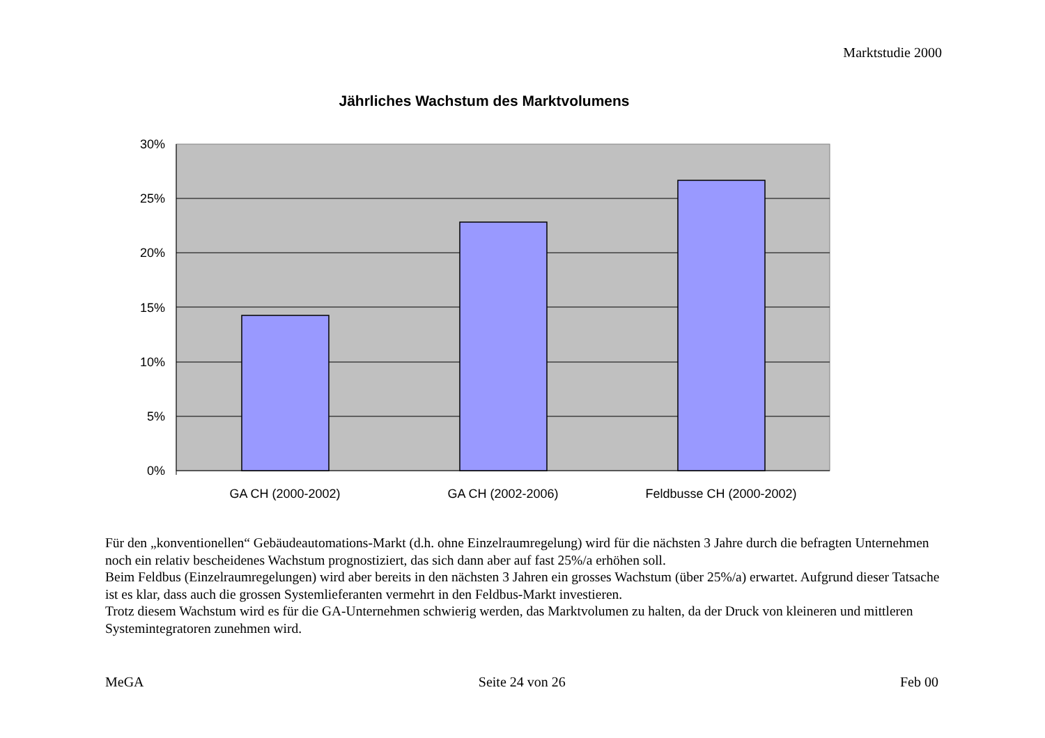Marktstudie 2000
Jährliches Wachstum des Marktvolumens
30%
25%
20%
15%
10%
5%
0%
GA CH (2000-2002)
GA CH (2002-2006)
Feldbusse CH (2000-2002)
Für den „konventionellen“ Gebäudeautomations-Markt (d.h. ohne Einzelraumregelung) wird für die nächsten 3 Jahre durch die befragten Unternehmen noch ein relativ bescheidenes Wachstum prognostiziert, das sich dann aber auf fast 25%/a erhöhen soll.
Beim Feldbus (Einzelraumregelungen) wird aber bereits in den nächsten 3 Jahren ein grosses Wachstum (über 25%/a) erwartet. Aufgrund dieser Tatsache ist es klar, dass auch die grossen Systemlieferanten vermehrt in den Feldbus-Markt investieren.
Trotz diesem Wachstum wird es für die GA-Unternehmen schwierig werden, das Marktvolumen zu halten, da der Druck von kleineren und mittleren Systemintegratoren zunehmen wird.
MeGA Seite 24 von 26 Feb 00